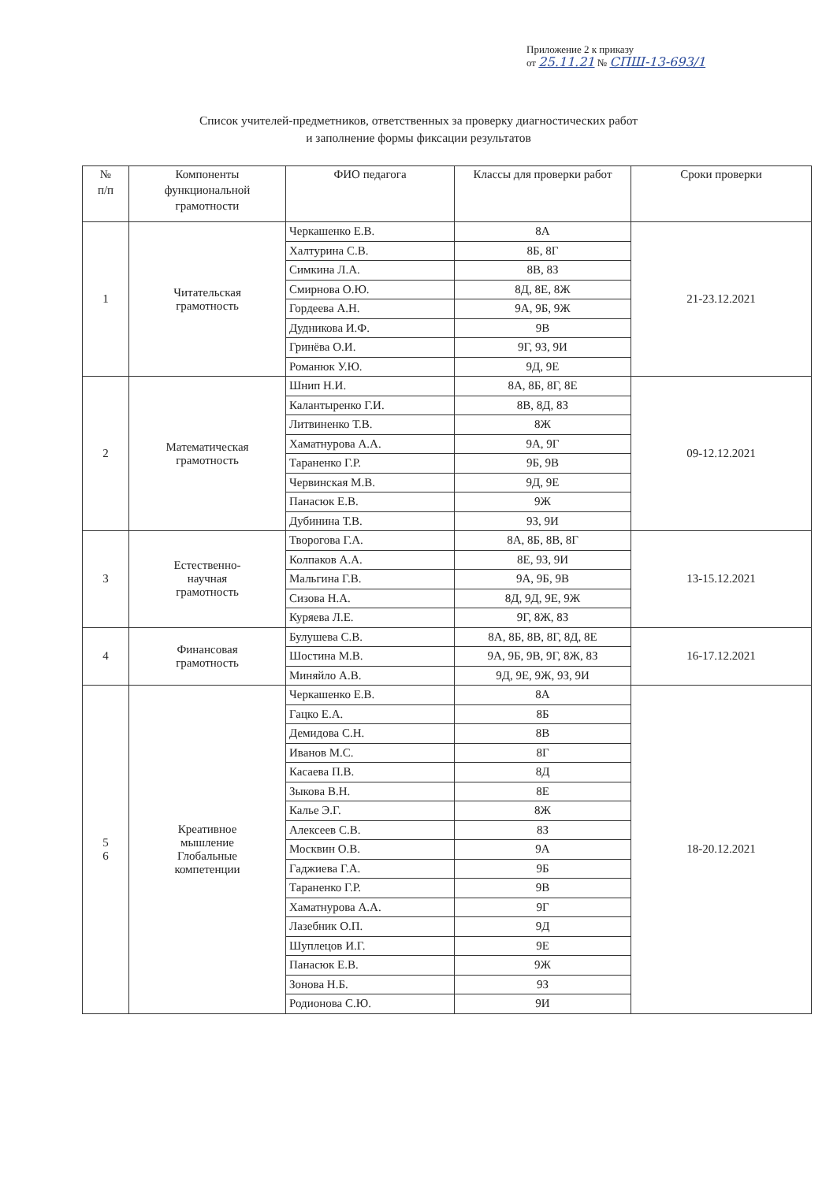Приложение 2 к приказу
от 25.11.21 № СПШ-13-693/1
Список учителей-предметников, ответственных за проверку диагностических работ
и заполнение формы фиксации результатов
| № п/п | Компоненты функциональной грамотности | ФИО педагога | Классы для проверки работ | Сроки проверки |
| --- | --- | --- | --- | --- |
| 1 | Читательская грамотность | Черкашенко Е.В. | 8А | 21-23.12.2021 |
| | | Халтурина С.В. | 8Б, 8Г | |
| | | Симкина Л.А. | 8В, 8З | |
| | | Смирнова О.Ю. | 8Д, 8Е, 8Ж | |
| | | Гордеева А.Н. | 9А, 9Б, 9Ж | |
| | | Дудникова И.Ф. | 9В | |
| | | Гринёва О.И. | 9Г, 9З, 9И | |
| | | Романюк У.Ю. | 9Д, 9Е | |
| 2 | Математическая грамотность | Шнип Н.И. | 8А, 8Б, 8Г, 8Е | 09-12.12.2021 |
| | | Калантыренко Г.И. | 8В, 8Д, 8З | |
| | | Литвиненко Т.В. | 8Ж | |
| | | Хаматнурова А.А. | 9А, 9Г | |
| | | Тараненко Г.Р. | 9Б, 9В | |
| | | Червинская М.В. | 9Д, 9Е | |
| | | Панасюк Е.В. | 9Ж | |
| | | Дубинина Т.В. | 9З, 9И | |
| 3 | Естественно- научная грамотность | Творогова Г.А. | 8А, 8Б, 8В, 8Г | 13-15.12.2021 |
| | | Колпаков А.А. | 8Е, 9З, 9И | |
| | | Мальгина Г.В. | 9А, 9Б, 9В | |
| | | Сизова Н.А. | 8Д, 9Д, 9Е, 9Ж | |
| | | Куряева Л.Е. | 9Г, 8Ж, 8З | |
| 4 | Финансовая грамотность | Булушева С.В. | 8А, 8Б, 8В, 8Г, 8Д, 8Е | 16-17.12.2021 |
| | | Шостина М.В. | 9А, 9Б, 9В, 9Г, 8Ж, 8З | |
| | | Миняйло А.В. | 9Д, 9Е, 9Ж, 9З, 9И | |
| 5 6 | Креативное мышление Глобальные компетенции | Черкашенко Е.В. | 8А | 18-20.12.2021 |
| | | Гацко Е.А. | 8Б | |
| | | Демидова С.Н. | 8В | |
| | | Иванов М.С. | 8Г | |
| | | Касаева П.В. | 8Д | |
| | | Зыкова В.Н. | 8Е | |
| | | Калье Э.Г. | 8Ж | |
| | | Алексеев С.В. | 8З | |
| | | Москвин О.В. | 9А | |
| | | Гаджиева Г.А. | 9Б | |
| | | Тараненко Г.Р. | 9В | |
| | | Хаматнурова А.А. | 9Г | |
| | | Лазебник О.П. | 9Д | |
| | | Шуплецов И.Г. | 9Е | |
| | | Панасюк Е.В. | 9Ж | |
| | | Зонова Н.Б. | 9З | |
| | | Родионова С.Ю. | 9И | |